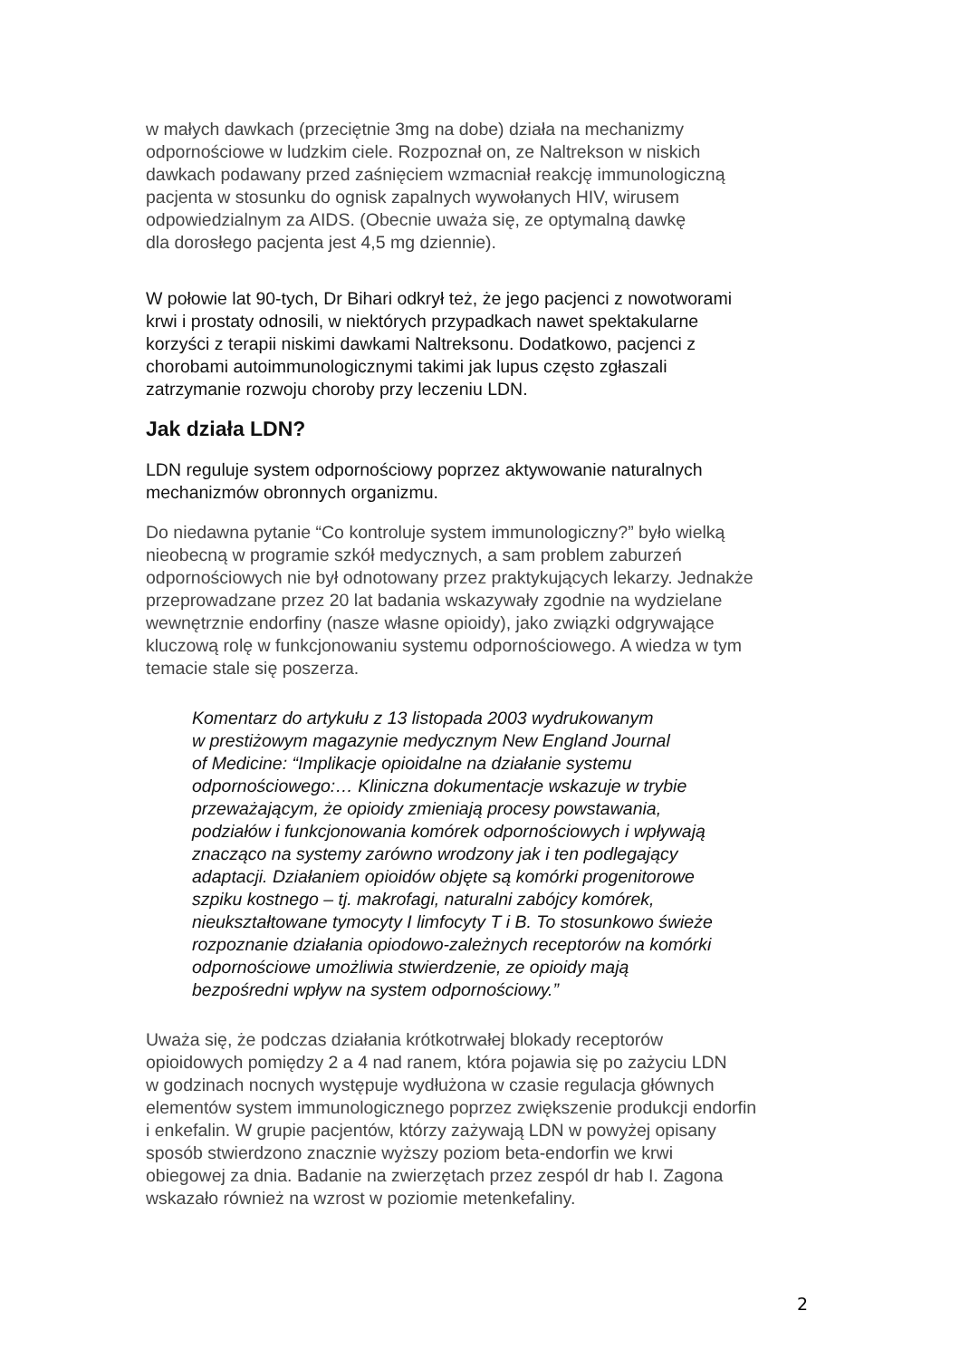w małych dawkach (przeciętnie 3mg na dobe) działa na mechanizmy
odpornościowe w ludzkim ciele. Rozpoznał on, ze Naltrekson w niskich
dawkach podawany przed zaśnięciem wzmacniał reakcję immunologiczną
pacjenta w stosunku do ognisk zapalnych wywołanych HIV, wirusem
odpowiedzialnym za AIDS. (Obecnie uważa się, ze optymalną dawkę
dla dorosłego pacjenta jest 4,5 mg dziennie).
W połowie lat 90-tych, Dr Bihari odkrył też, że jego pacjenci z nowotworami
krwi i prostaty odnosili, w niektórych przypadkach nawet spektakularne
korzyści z terapii niskimi dawkami Naltreksonu. Dodatkowo, pacjenci z
chorobami autoimmunologicznymi takimi jak lupus często zgłaszali
zatrzymanie rozwoju choroby przy leczeniu LDN.
Jak działa LDN?
LDN reguluje system odpornościowy poprzez aktywowanie naturalnych
mechanizmów obronnych organizmu.
Do niedawna pytanie “Co kontroluje system immunologiczny?” było wielką
nieobecną w programie szkół medycznych, a sam problem zaburzeń
odpornościowych nie był odnotowany przez praktykujących lekarzy. Jednakże
przeprowadzane przez 20 lat badania wskazywały zgodnie na wydzielane
wewnętrznie endorfiny (nasze własne opioidy), jako związki odgrywające
kluczową rolę w funkcjonowaniu systemu odpornościowego. A wiedza w tym
temacie stale się poszerza.
Komentarz do artykułu z 13 listopada 2003 wydrukowanym
w prestiżowym magazynie medycznym New England Journal
of Medicine: “Implikacje opioidalne na działanie systemu
odpornościowego:… Kliniczna dokumentacje wskazuje w trybie
przeważającym, że opioidy zmieniają procesy powstawania,
podziałów i funkcjonowania komórek odpornościowych i wpływają
znacząco na systemy zarówno wrodzony jak i ten podlegający
adaptacji. Działaniem opioidów objęte są komórki progenitorowe
szpiku kostnego – tj. makrofagi, naturalni zabójcy komórek,
nieukształtowane tymocyty I limfocyty T i B. To stosunkowo świeże
rozpoznanie działania opiodowo-zależnych receptorów na komórki
odpornościowe umożliwia stwierdzenie, ze opioidy mają
bezpośredni wpływ na system odpornościowy.”
Uważa się, że podczas działania krótkotrwałej blokady receptorów
opioidowych pomiędzy 2 a 4 nad ranem, która pojawia się po zażyciu LDN
w godzinach nocnych występuje wydłużona w czasie regulacja głównych
elementów system immunologicznego poprzez zwiększenie produkcji endorfin
i enkefalin. W grupie pacjentów, którzy zażywają LDN w powyżej opisany
sposób stwierdzono znacznie wyższy poziom beta-endorfin we krwi
obiegowej za dnia. Badanie na zwierzętach przez zespól dr hab I. Zagona
wskazało również na wzrost w poziomie metenkefaliny.
2